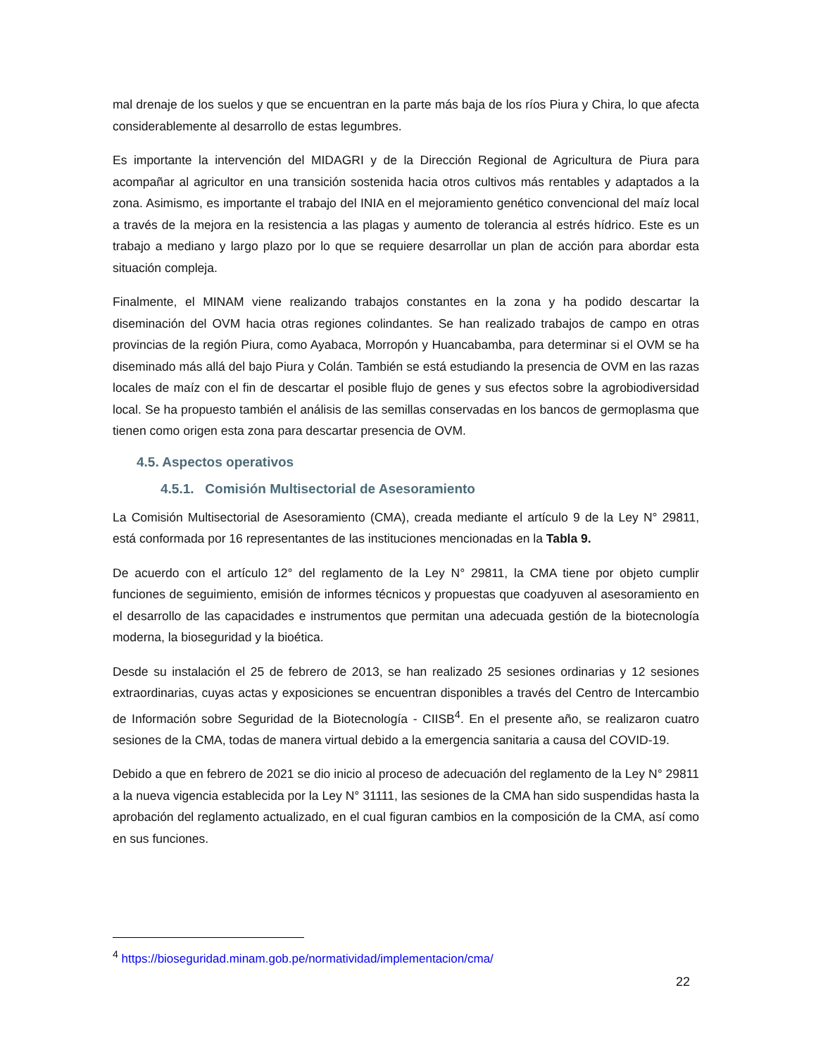mal drenaje de los suelos y que se encuentran en la parte más baja de los ríos Piura y Chira, lo que afecta considerablemente al desarrollo de estas legumbres.
Es importante la intervención del MIDAGRI y de la Dirección Regional de Agricultura de Piura para acompañar al agricultor en una transición sostenida hacia otros cultivos más rentables y adaptados a la zona. Asimismo, es importante el trabajo del INIA en el mejoramiento genético convencional del maíz local a través de la mejora en la resistencia a las plagas y aumento de tolerancia al estrés hídrico. Este es un trabajo a mediano y largo plazo por lo que se requiere desarrollar un plan de acción para abordar esta situación compleja.
Finalmente, el MINAM viene realizando trabajos constantes en la zona y ha podido descartar la diseminación del OVM hacia otras regiones colindantes. Se han realizado trabajos de campo en otras provincias de la región Piura, como Ayabaca, Morropón y Huancabamba, para determinar si el OVM se ha diseminado más allá del bajo Piura y Colán. También se está estudiando la presencia de OVM en las razas locales de maíz con el fin de descartar el posible flujo de genes y sus efectos sobre la agrobiodiversidad local. Se ha propuesto también el análisis de las semillas conservadas en los bancos de germoplasma que tienen como origen esta zona para descartar presencia de OVM.
4.5. Aspectos operativos
4.5.1. Comisión Multisectorial de Asesoramiento
La Comisión Multisectorial de Asesoramiento (CMA), creada mediante el artículo 9 de la Ley N° 29811, está conformada por 16 representantes de las instituciones mencionadas en la Tabla 9.
De acuerdo con el artículo 12° del reglamento de la Ley N° 29811, la CMA tiene por objeto cumplir funciones de seguimiento, emisión de informes técnicos y propuestas que coadyuven al asesoramiento en el desarrollo de las capacidades e instrumentos que permitan una adecuada gestión de la biotecnología moderna, la bioseguridad y la bioética.
Desde su instalación el 25 de febrero de 2013, se han realizado 25 sesiones ordinarias y 12 sesiones extraordinarias, cuyas actas y exposiciones se encuentran disponibles a través del Centro de Intercambio de Información sobre Seguridad de la Biotecnología - CIISB<sup>4</sup>. En el presente año, se realizaron cuatro sesiones de la CMA, todas de manera virtual debido a la emergencia sanitaria a causa del COVID-19.
Debido a que en febrero de 2021 se dio inicio al proceso de adecuación del reglamento de la Ley N° 29811 a la nueva vigencia establecida por la Ley N° 31111, las sesiones de la CMA han sido suspendidas hasta la aprobación del reglamento actualizado, en el cual figuran cambios en la composición de la CMA, así como en sus funciones.
<sup>4</sup> https://bioseguridad.minam.gob.pe/normatividad/implementacion/cma/
22